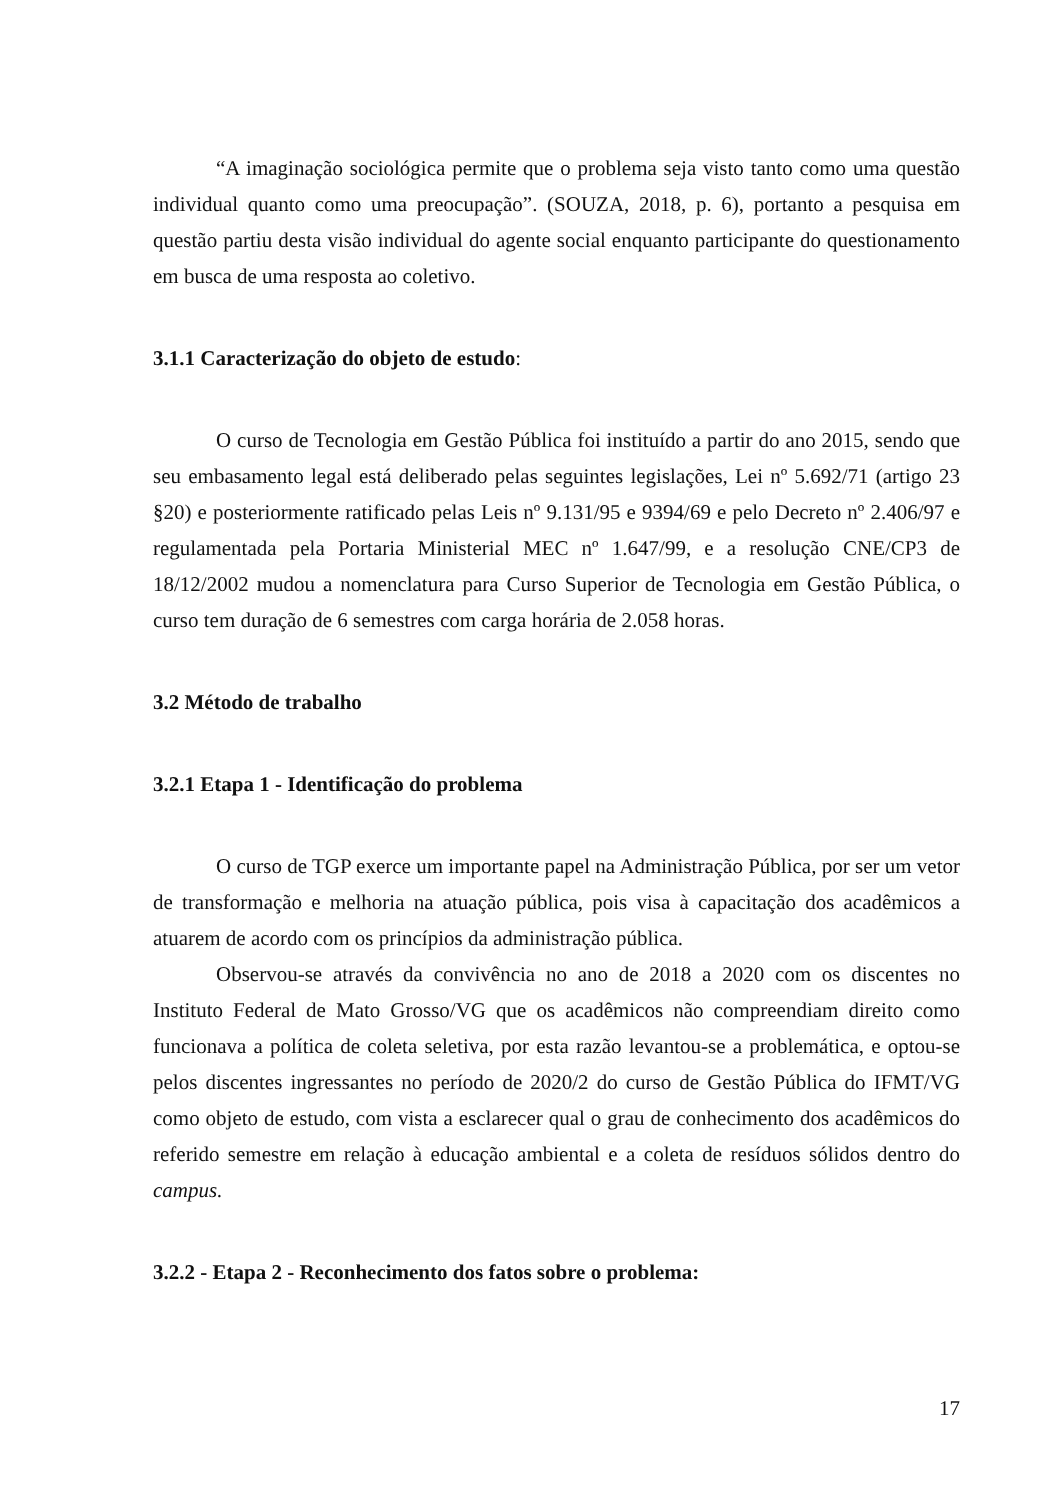“A imaginação sociológica permite que o problema seja visto tanto como uma questão individual quanto como uma preocupação”. (SOUZA, 2018, p. 6), portanto a pesquisa em questão partiu desta visão individual do agente social enquanto participante do questionamento em busca de uma resposta ao coletivo.
3.1.1 Caracterização do objeto de estudo:
O curso de Tecnologia em Gestão Pública foi instituído a partir do ano 2015, sendo que seu embasamento legal está deliberado pelas seguintes legislações, Lei nº 5.692/71 (artigo 23 §20) e posteriormente ratificado pelas Leis nº 9.131/95 e 9394/69 e pelo Decreto nº 2.406/97 e regulamentada pela Portaria Ministerial MEC nº 1.647/99, e a resolução CNE/CP3 de 18/12/2002 mudou a nomenclatura para Curso Superior de Tecnologia em Gestão Pública, o curso tem duração de 6 semestres com carga horária de 2.058 horas.
3.2 Método de trabalho
3.2.1 Etapa 1 - Identificação do problema
O curso de TGP exerce um importante papel na Administração Pública, por ser um vetor de transformação e melhoria na atuação pública, pois visa à capacitação dos acadêmicos a atuarem de acordo com os princípios da administração pública.
Observou-se através da convivência no ano de 2018 a 2020 com os discentes no Instituto Federal de Mato Grosso/VG que os acadêmicos não compreendiam direito como funcionava a política de coleta seletiva, por esta razão levantou-se a problemática, e optou-se pelos discentes ingressantes no período de 2020/2 do curso de Gestão Pública do IFMT/VG como objeto de estudo, com vista a esclarecer qual o grau de conhecimento dos acadêmicos do referido semestre em relação à educação ambiental e a coleta de resíduos sólidos dentro do campus.
3.2.2 - Etapa 2 - Reconhecimento dos fatos sobre o problema:
17